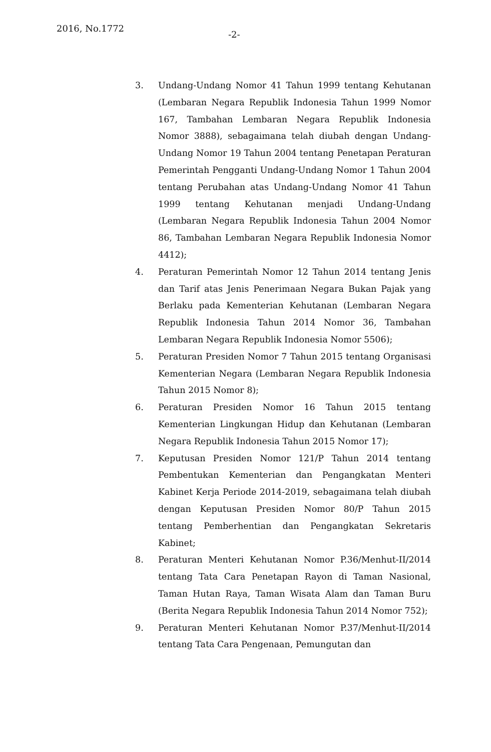2016, No.1772
-2-
3. Undang-Undang Nomor 41 Tahun 1999 tentang Kehutanan (Lembaran Negara Republik Indonesia Tahun 1999 Nomor 167, Tambahan Lembaran Negara Republik Indonesia Nomor 3888), sebagaimana telah diubah dengan Undang-Undang Nomor 19 Tahun 2004 tentang Penetapan Peraturan Pemerintah Pengganti Undang-Undang Nomor 1 Tahun 2004 tentang Perubahan atas Undang-Undang Nomor 41 Tahun 1999 tentang Kehutanan menjadi Undang-Undang (Lembaran Negara Republik Indonesia Tahun 2004 Nomor 86, Tambahan Lembaran Negara Republik Indonesia Nomor 4412);
4. Peraturan Pemerintah Nomor 12 Tahun 2014 tentang Jenis dan Tarif atas Jenis Penerimaan Negara Bukan Pajak yang Berlaku pada Kementerian Kehutanan (Lembaran Negara Republik Indonesia Tahun 2014 Nomor 36, Tambahan Lembaran Negara Republik Indonesia Nomor 5506);
5. Peraturan Presiden Nomor 7 Tahun 2015 tentang Organisasi Kementerian Negara (Lembaran Negara Republik Indonesia Tahun 2015 Nomor 8);
6. Peraturan Presiden Nomor 16 Tahun 2015 tentang Kementerian Lingkungan Hidup dan Kehutanan (Lembaran Negara Republik Indonesia Tahun 2015 Nomor 17);
7. Keputusan Presiden Nomor 121/P Tahun 2014 tentang Pembentukan Kementerian dan Pengangkatan Menteri Kabinet Kerja Periode 2014-2019, sebagaimana telah diubah dengan Keputusan Presiden Nomor 80/P Tahun 2015 tentang Pemberhentian dan Pengangkatan Sekretaris Kabinet;
8. Peraturan Menteri Kehutanan Nomor P.36/Menhut-II/2014 tentang Tata Cara Penetapan Rayon di Taman Nasional, Taman Hutan Raya, Taman Wisata Alam dan Taman Buru (Berita Negara Republik Indonesia Tahun 2014 Nomor 752);
9. Peraturan Menteri Kehutanan Nomor P.37/Menhut-II/2014 tentang Tata Cara Pengenaan, Pemungutan dan